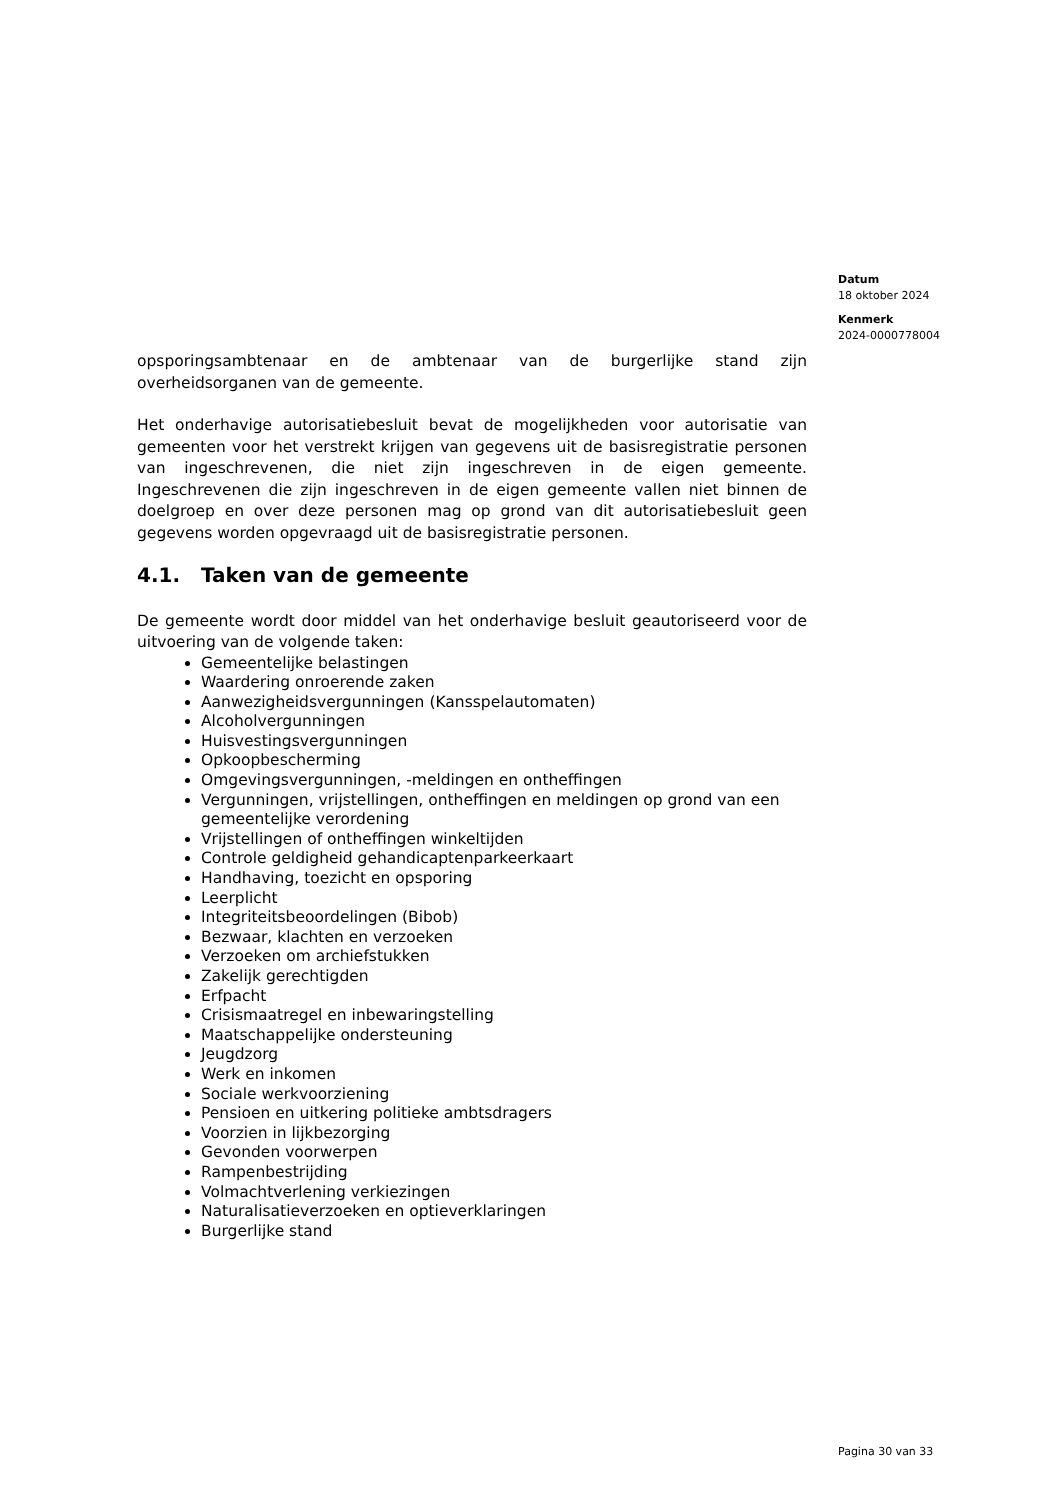Datum
18 oktober 2024
Kenmerk
2024-0000778004
opsporingsambtenaar en de ambtenaar van de burgerlijke stand zijn overheidsorganen van de gemeente.
Het onderhavige autorisatiebesluit bevat de mogelijkheden voor autorisatie van gemeenten voor het verstrekt krijgen van gegevens uit de basisregistratie personen van ingeschrevenen, die niet zijn ingeschreven in de eigen gemeente. Ingeschrevenen die zijn ingeschreven in de eigen gemeente vallen niet binnen de doelgroep en over deze personen mag op grond van dit autorisatiebesluit geen gegevens worden opgevraagd uit de basisregistratie personen.
4.1. Taken van de gemeente
De gemeente wordt door middel van het onderhavige besluit geautoriseerd voor de uitvoering van de volgende taken:
Gemeentelijke belastingen
Waardering onroerende zaken
Aanwezigheidsvergunningen (Kansspelautomaten)
Alcoholvergunningen
Huisvestingsvergunningen
Opkoopbescherming
Omgevingsvergunningen, -meldingen en ontheffingen
Vergunningen, vrijstellingen, ontheffingen en meldingen op grond van een gemeentelijke verordening
Vrijstellingen of ontheffingen winkeltijden
Controle geldigheid gehandicaptenparkeerkaart
Handhaving, toezicht en opsporing
Leerplicht
Integriteitsbeoordelingen (Bibob)
Bezwaar, klachten en verzoeken
Verzoeken om archiefstukken
Zakelijk gerechtigden
Erfpacht
Crisismaatregel en inbewaringstelling
Maatschappelijke ondersteuning
Jeugdzorg
Werk en inkomen
Sociale werkvoorziening
Pensioen en uitkering politieke ambtsdragers
Voorzien in lijkbezorging
Gevonden voorwerpen
Rampenbestrijding
Volmachtverlening verkiezingen
Naturalisatieverzoeken en optieverklaringen
Burgerlijke stand
Pagina 30 van 33